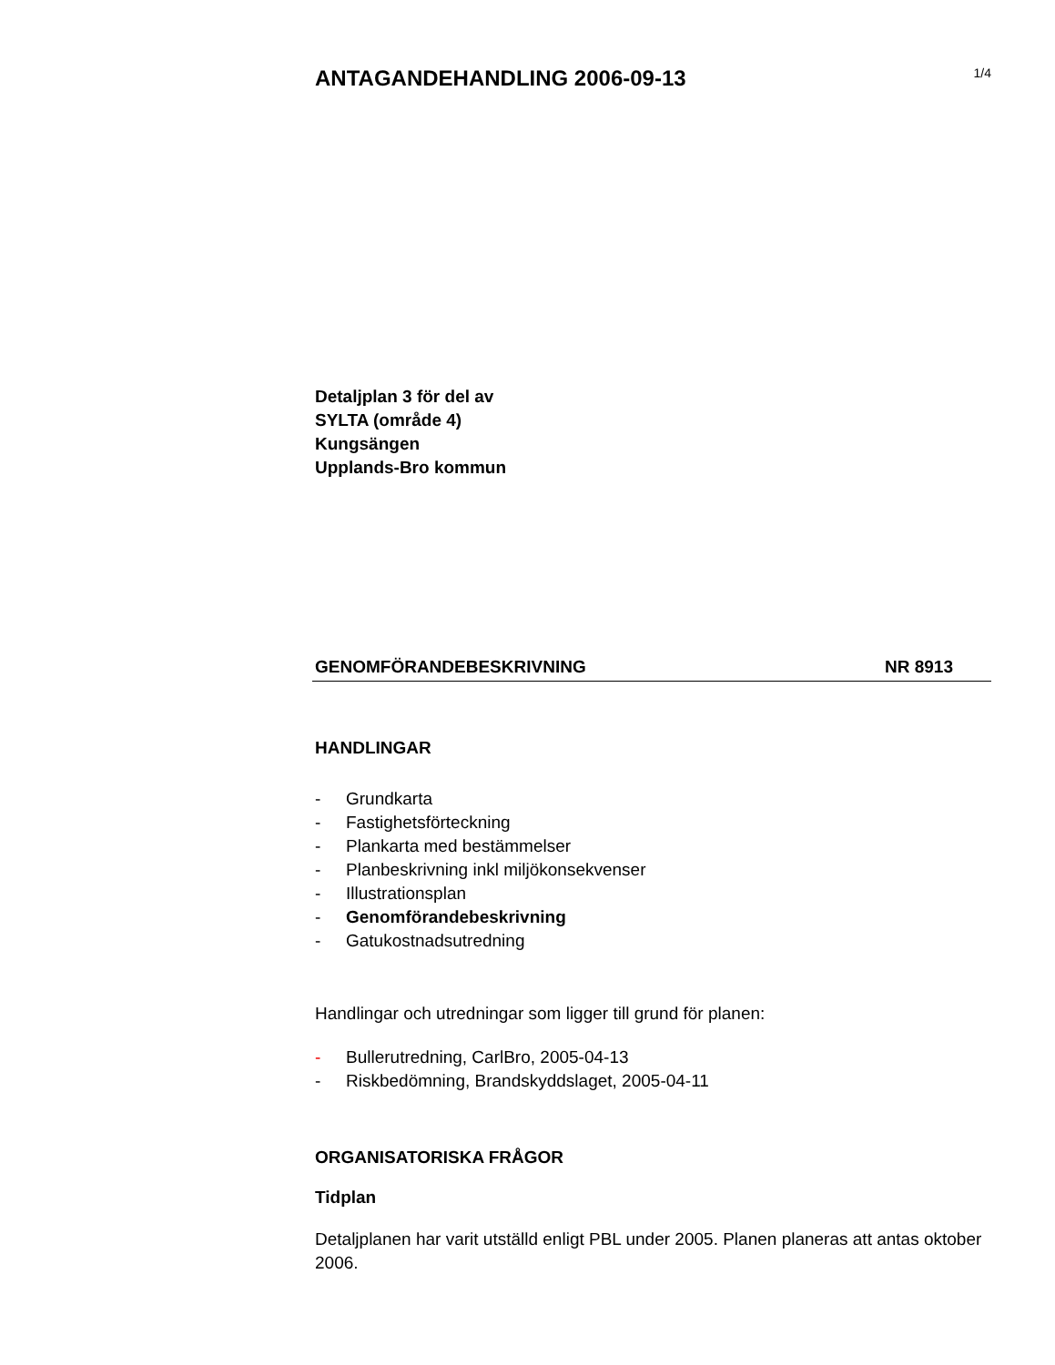ANTAGANDEHANDLING 2006-09-13
1/4
Detaljplan 3 för del av
SYLTA (område 4)
Kungsängen
Upplands-Bro kommun
GENOMFÖRANDEBESKRIVNING NR 8913
HANDLINGAR
- Grundkarta
- Fastighetsförteckning
- Plankarta med bestämmelser
- Planbeskrivning inkl miljökonsekvenser
- Illustrationsplan
- Genomförandebeskrivning
- Gatukostnadsutredning
Handlingar och utredningar som ligger till grund för planen:
- Bullerutredning, CarlBro, 2005-04-13
- Riskbedömning, Brandskyddslaget, 2005-04-11
ORGANISATORISKA FRÅGOR
Tidplan
Detaljplanen har varit utställd enligt PBL under 2005. Planen planeras att antas oktober 2006.